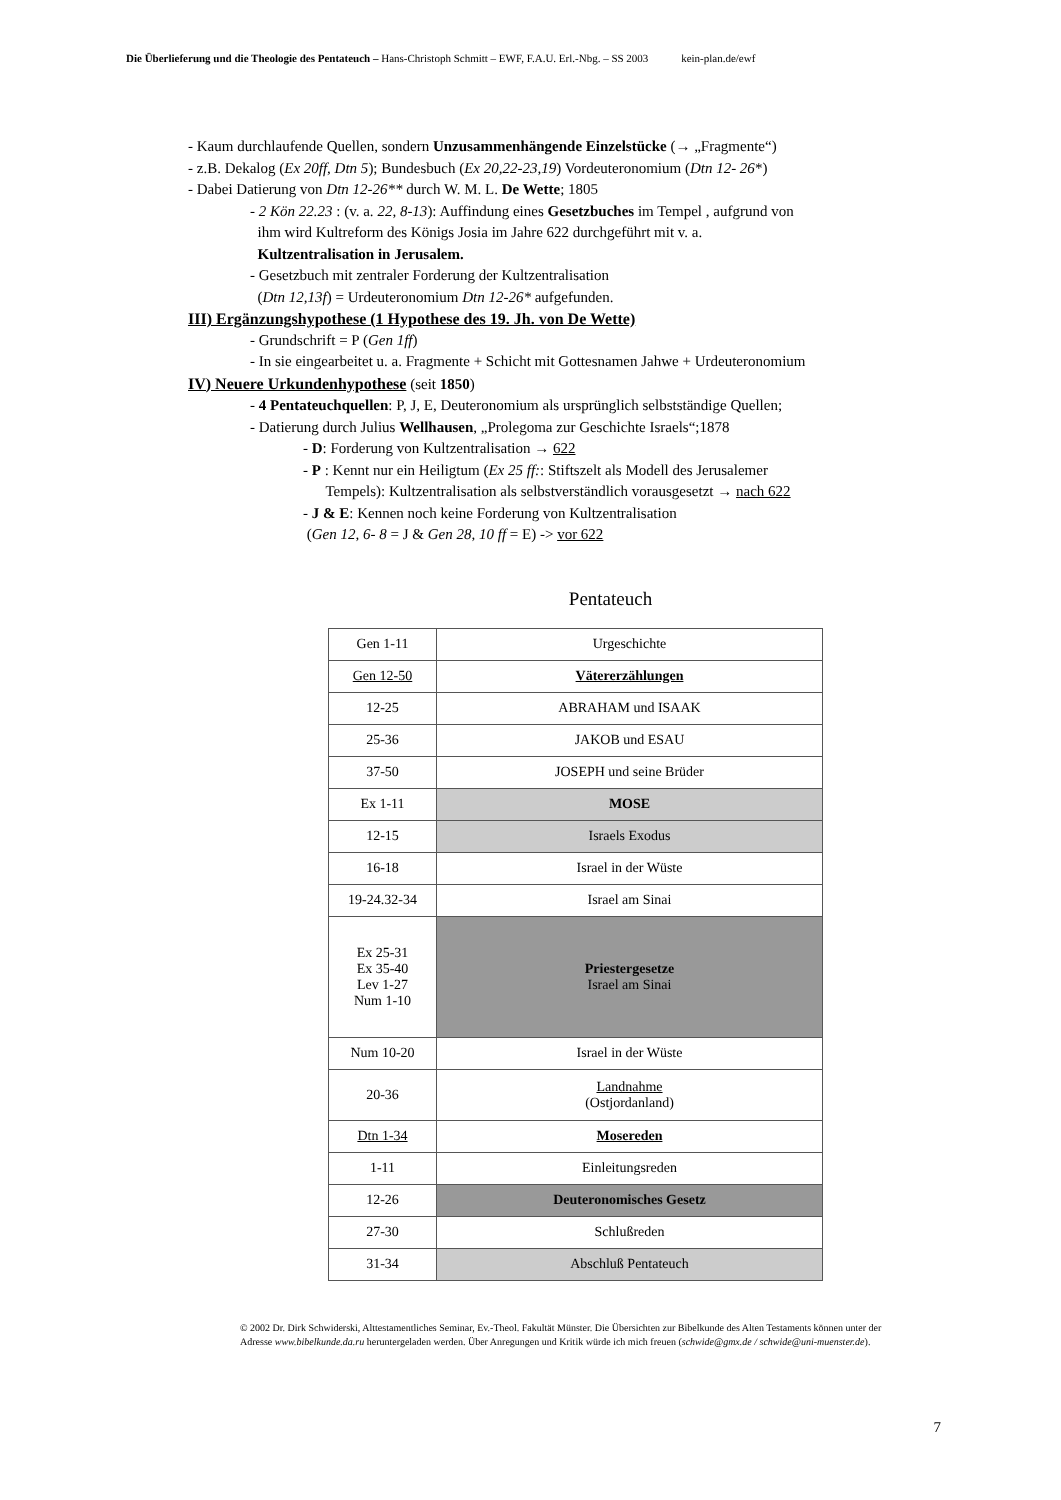Die Überlieferung und die Theologie des Pentateuch – Hans-Christoph Schmitt – EWF, F.A.U. Erl.-Nbg. – SS 2003 kein-plan.de/ewf
- Kaum durchlaufende Quellen, sondern Unzusammenhängende Einzelstücke (→ „Fragmente“)
- z.B. Dekalog (Ex 20ff, Dtn 5); Bundesbuch (Ex 20,22-23,19) Vordeuteronomium (Dtn 12- 26*)
- Dabei Datierung von Dtn 12-26** durch W. M. L. De Wette; 1805
- 2 Kön 22.23 : (v. a. 22, 8-13): Auffindung eines Gesetzbuches im Tempel , aufgrund von
ihm wird Kultreform des Königs Josia im Jahre 622 durchgeführt mit v. a.
Kultzentralisation in Jerusalem.
- Gesetzbuch mit zentraler Forderung der Kultzentralisation
(Dtn 12,13f) = Urdeuteronomium Dtn 12-26* aufgefunden.
III) Ergänzungshypothese (1 Hypothese des 19. Jh. von De Wette)
- Grundschrift = P (Gen 1ff)
- In sie eingearbeitet u. a. Fragmente + Schicht mit Gottesnamen Jahwe + Urdeuteronomium
IV) Neuere Urkundenhypothese
(seit 1850)
- 4 Pentateuchquellen: P, J, E, Deuteronomium als ursprünglich selbstständige Quellen;
- Datierung durch Julius Wellhausen, „Prolegoma zur Geschichte Israels“;1878
- D: Forderung von Kultzentralisation → 622
- P : Kennt nur ein Heiligtum (Ex 25 ff:: Stiftszelt als Modell des Jerusalemer
Tempels): Kultzentralisation als selbstverständlich vorausgesetzt → nach 622
- J & E: Kennen noch keine Forderung von Kultzentralisation
(Gen 12, 6- 8 = J & Gen 28, 10 ff = E) -> vor 622
Pentateuch
| Gen 1-11 | Urgeschichte |
| Gen 12-50 | Vätererzählungen |
| 12-25 | ABRAHAM und ISAAK |
| 25-36 | JAKOB und ESAU |
| 37-50 | JOSEPH und seine Brüder |
| Ex 1-11 | MOSE |
| 12-15 | Israels Exodus |
| 16-18 | Israel in der Wüste |
| 19-24.32-34 | Israel am Sinai |
| Ex 25-31 Ex 35-40 Lev 1-27 Num 1-10 | Priestergesetze Israel am Sinai |
| Num 10-20 | Israel in der Wüste |
| 20-36 | Landnahme (Ostjordanland) |
| Dtn 1-34 | Mosereden |
| 1-11 | Einleitungsreden |
| 12-26 | Deuteronomisches Gesetz |
| 27-30 | Schlußreden |
| 31-34 | Abschluß Pentateuch |
© 2002 Dr. Dirk Schwiderski, Alttestamentliches Seminar, Ev.-Theol. Fakultät Münster. Die Übersichten zur Bibelkunde des Alten Testaments können unter der Adresse www.bibelkunde.da.ru heruntergeladen werden. Über Anregungen und Kritik würde ich mich freuen (schwide@gmx.de / schwide@uni-muenster.de).
7